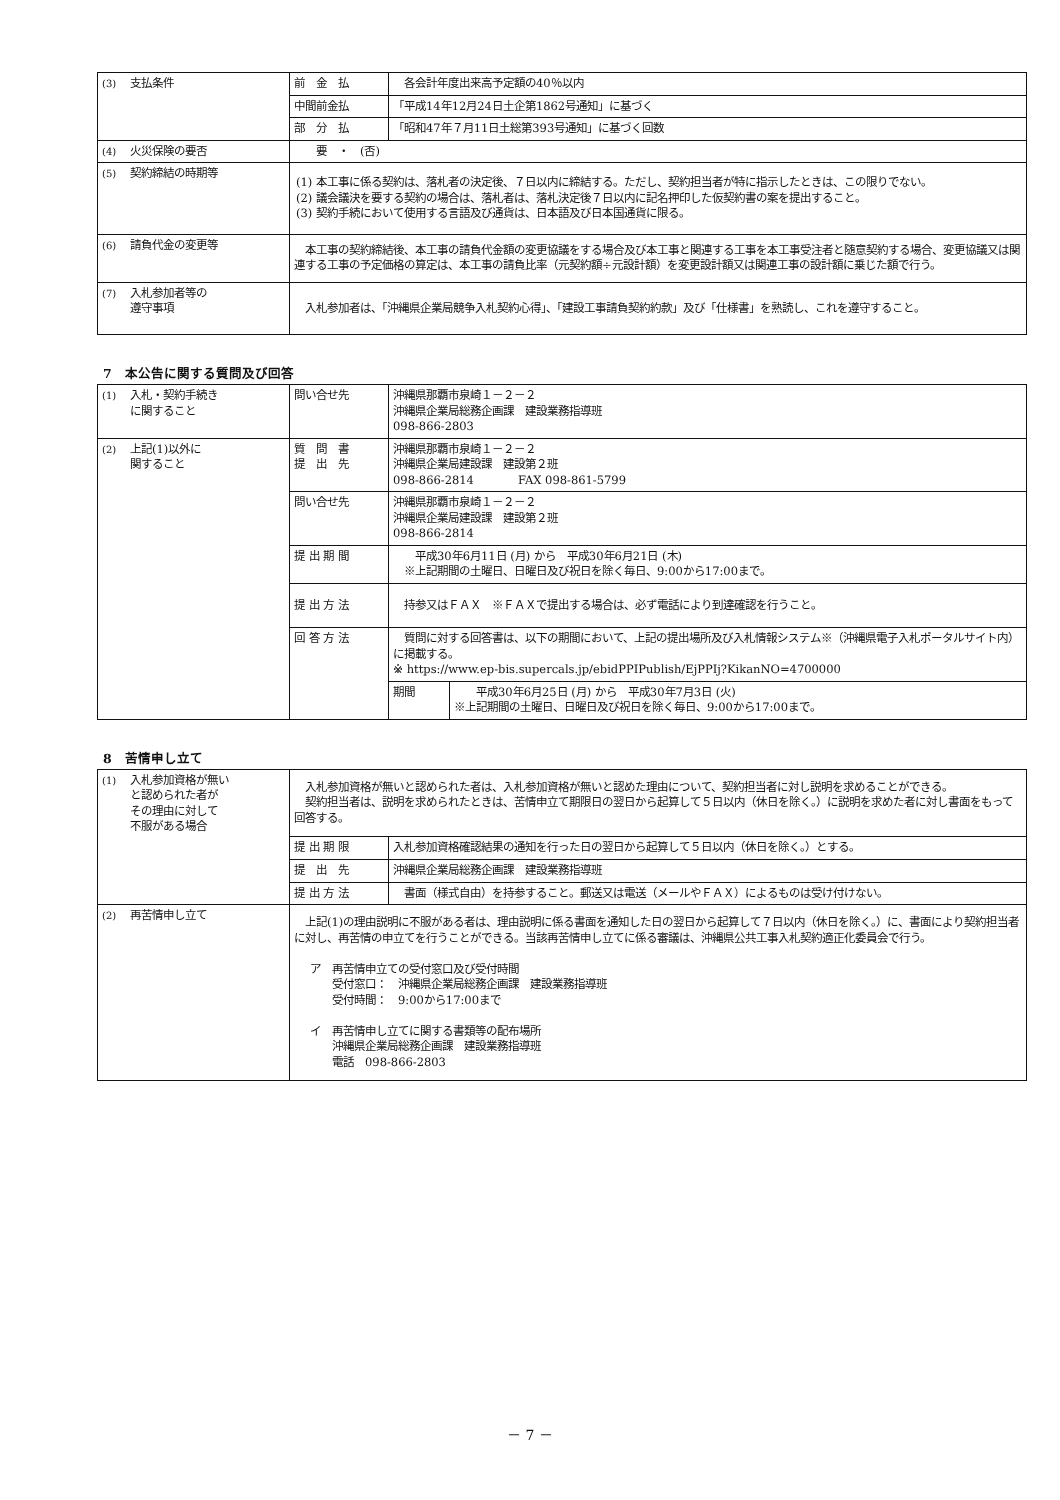| (3) 支払条件 | 前 金 払 | 各会計年度出来高予定額の40％以内 |
| | 中間前金払 | 「平成14年12月24日土企第1862号通知」に基づく |
| | 部 分 払 | 「昭和47年７月11日土総第393号通知」に基づく回数 |
| (4) 火災保険の要否 | 要 ・ (否) | |
| (5) 契約締結の時期等 | (1) 本工事に係る契約は、落札者の決定後、７日以内に締結する。ただし、契約担当者が特に指示したときは、この限りでない。 (2) 議会議決を要する契約の場合は、落札者は、落札決定後７日以内に記名押印した仮契約書の案を提出すること。 (3) 契約手続において使用する言語及び通貨は、日本語及び日本国通貨に限る。 | |
| (6) 請負代金の変更等 | 本工事の契約締結後、本工事の請負代金額の変更協議をする場合及び本工事と関連する工事を本工事受注者と随意契約する場合、変更協議又は関連する工事の予定価格の算定は、本工事の請負比率（元契約額÷元設計額）を変更設計額又は関連工事の設計額に乗じた額で行う。 | |
| (7) 入札参加者等の 遵守事項 | 入札参加者は、「沖縄県企業局競争入札契約心得」、「建設工事請負契約約款」及び「仕様書」を熟読し、これを遵守すること。 | |
7　本公告に関する質問及び回答
| (1) 入札・契約手続き に関すること | 問い合せ先 | 沖縄県那覇市泉崎１－２－２ 沖縄県企業局総務企画課 建設業務指導班 098-866-2803 | |
| (2) 上記(1)以外に 関すること | 質 問 書 提 出 先 | 沖縄県那覇市泉崎１－２－２ 沖縄県企業局建設課 建設第２班 098-866-2814 FAX 098-861-5799 | |
| | 問い合せ先 | 沖縄県那覇市泉崎１－２－２ 沖縄県企業局建設課 建設第２班 098-866-2814 | |
| | 提 出 期 間 | 平成30年6月11日 (月) から 平成30年6月21日 (木) ※上記期間の土曜日、日曜日及び祝日を除く毎日、9:00から17:00まで。 | |
| | 提 出 方 法 | 持参又はＦＡＸ ※ＦＡＸで提出する場合は、必ず電話により到達確認を行うこと。 | |
| | 回 答 方 法 | 質問に対する回答書は、以下の期間において、上記の提出場所及び入札情報システム※（沖縄県電子入札ポータルサイト内）に掲載する。 ※ https://www.ep-bis.supercals.jp/ebidPPIPublish/EjPPIj?KikanNO=4700000 | |
| | | 期間 | 平成30年6月25日 (月) から 平成30年7月3日 (火) ※上記期間の土曜日、日曜日及び祝日を除く毎日、9:00から17:00まで。 |
8　苦情申し立て
| (1) 入札参加資格が無い と認められた者が その理由に対して 不服がある場合 | 入札参加資格が無いと認められた者は、入札参加資格が無いと認めた理由について、契約担当者に対し説明を求めることができる。 契約担当者は、説明を求められたときは、苦情申立て期限日の翌日から起算して５日以内（休日を除く。）に説明を求めた者に対し書面をもって回答する。 | |
| | 提 出 期 限 | 入札参加資格確認結果の通知を行った日の翌日から起算して５日以内（休日を除く。）とする。 |
| | 提 出 先 | 沖縄県企業局総務企画課 建設業務指導班 |
| | 提 出 方 法 | 書面（様式自由）を持参すること。郵送又は電送（メールやＦＡＸ）によるものは受け付けない。 |
| (2) 再苦情申し立て | 上記(1)の理由説明に不服がある者は、理由説明に係る書面を通知した日の翌日から起算して７日以内（休日を除く。）に、書面により契約担当者に対し、再苦情の申立てを行うことができる。当該再苦情申し立てに係る審議は、沖縄県公共工事入札契約適正化委員会で行う。 ア 再苦情申立ての受付窓口及び受付時間 受付窓口： 沖縄県企業局総務企画課 建設業務指導班 受付時間： 9:00から17:00まで イ 再苦情申し立てに関する書類等の配布場所 沖縄県企業局総務企画課 建設業務指導班 電話 098-866-2803 | |
－ 7 －